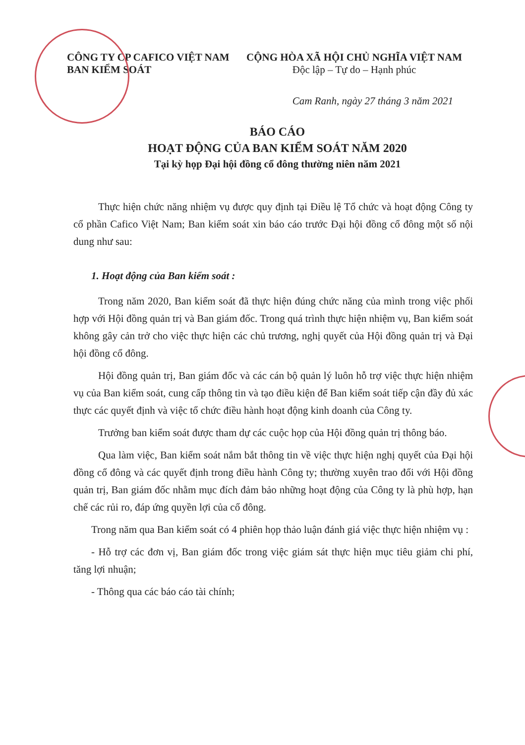CÔNG TY CP CAFICO VIỆT NAM
BAN KIỂM SOÁT
CỘNG HÒA XÃ HỘI CHỦ NGHĨA VIỆT NAM
Độc lập – Tự do – Hạnh phúc
Cam Ranh, ngày 27 tháng 3 năm 2021
BÁO CÁO
HOẠT ĐỘNG CỦA BAN KIỂM SOÁT NĂM 2020
Tại kỳ họp Đại hội đồng cổ đông thường niên năm 2021
Thực hiện chức năng nhiệm vụ được quy định tại Điều lệ Tổ chức và hoạt động Công ty cổ phần Cafico Việt Nam; Ban kiểm soát xin báo cáo trước Đại hội đồng cổ đông một số nội dung như sau:
1. Hoạt động của Ban kiểm soát :
Trong năm 2020, Ban kiểm soát đã thực hiện đúng chức năng của mình trong việc phối hợp với Hội đồng quản trị và Ban giám đốc. Trong quá trình thực hiện nhiệm vụ, Ban kiểm soát không gây cản trở cho việc thực hiện các chủ trương, nghị quyết của Hội đồng quản trị và Đại hội đồng cổ đông.
Hội đồng quản trị, Ban giám đốc và các cán bộ quản lý luôn hỗ trợ việc thực hiện nhiệm vụ của Ban kiểm soát, cung cấp thông tin và tạo điều kiện để Ban kiểm soát tiếp cận đầy đủ xác thực các quyết định và việc tổ chức điều hành hoạt động kinh doanh của Công ty.
Trưởng ban kiểm soát được tham dự các cuộc họp của Hội đồng quản trị thông báo.
Qua làm việc, Ban kiểm soát nắm bắt thông tin về việc thực hiện nghị quyết của Đại hội đồng cổ đông và các quyết định trong điều hành Công ty; thường xuyên trao đổi với Hội đồng quản trị, Ban giám đốc nhằm mục đích đảm bảo những hoạt động của Công ty là phù hợp, hạn chế các rủi ro, đáp ứng quyền lợi của cổ đông.
Trong năm qua Ban kiểm soát có 4 phiên họp thảo luận đánh giá việc thực hiện nhiệm vụ :
- Hỗ trợ các đơn vị, Ban giám đốc trong việc giám sát thực hiện mục tiêu giảm chi phí, tăng lợi nhuận;
- Thông qua các báo cáo tài chính;